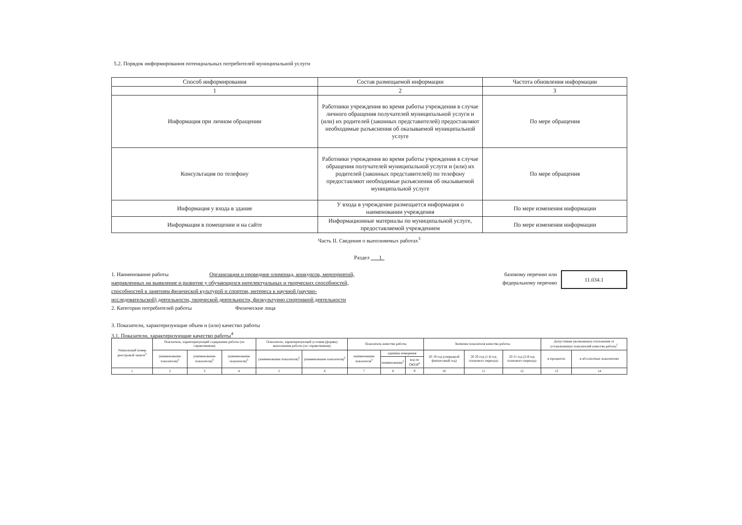5.2. Порядок информирования потенциальных потребителей муниципальной услуги
| Способ информирования | Состав размещаемой информации | Частота обновления информации |
| --- | --- | --- |
| 1 | 2 | 3 |
| Информация при личном обращении | Работники учреждения во время работы учреждения в случае личного обращения получателей муниципальной услуги и (или) их родителей (законных представителей) предоставляют необходимые разъяснения об оказываемой муниципальной услуге | По мере обращения |
| Консультация по телефону | Работники учреждения во время работы учреждения в случае обращения получателей муниципальной услуги и (или) их родителей (законных представителей) по телефону предоставляют необходимые разъяснения об оказываемой муниципальной услуге | По мере обращения |
| Информация у входа в здание | У входа в учреждение размещается информация о наименовании учреждения | По мере изменения информации |
| Информация в помещении и на сайте | Информационные материалы по муниципальной услуге, предоставляемой учреждением | По мере изменения информации |
Часть II. Сведения о выполняемых работах<sup>3</sup>
Раздел 1
1. Наименование работы Организация и проведние олимпиад, конкурсов, мероприятий,
направленных на выявление и развитие у обучающихся интелектуальных и творческих способностей,
способностей к занятиям физической культурой и спортом, интереса к научной (научно-
исследовательской) деятельности, творческой деятельности, физкультурно спортивной деятельности
2. Категории потребителей работы Физические лица
базовому перечню или
федеральному перечню
11.034.1
3. Показатели, характеризующие объем и (или) качество работы
3.1. Показатели, характеризующие качество работы<sup>4</sup>
| Уникальный номер реестровой записи<sup>5</sup> | Показатель, характеризующий содержание работы (по справочникам) | | | Показатель, характеризующий условия (формы) выполнения работы (по справочникам) | | Показатель качества работы | | | Значение показателя качества работы | | | Допустимые (возможные) отклонения от установленных показателей качества работы<sup>7</sup> | |
| --- | --- | --- | --- | --- | --- | --- | --- | --- | --- | --- | --- | --- | --- |
| | (наименование показателя)<sup>5</sup> | (наименование показателя)<sup>5</sup> | (наименование показателя)<sup>5</sup> | (наименование показателя)<sup>5</sup> | (наименование показателя)<sup>5</sup> | наименование показателя<sup>5</sup> | единица измерения | | 20 19 год (очередной финансовый год) | 20 20 год (1-й год планового периода) | 20 21 год (2-й год планового периода) | в процентах | в абсолютных показателях |
| | | | | | | | наименование<sup>5</sup> | код по ОКЕИ<sup>6</sup> | | | | | |
| 1 | 2 | 3 | 4 | 5 | 6 | 7 | 8 | 9 | 10 | 11 | 12 | 13 | 14 |